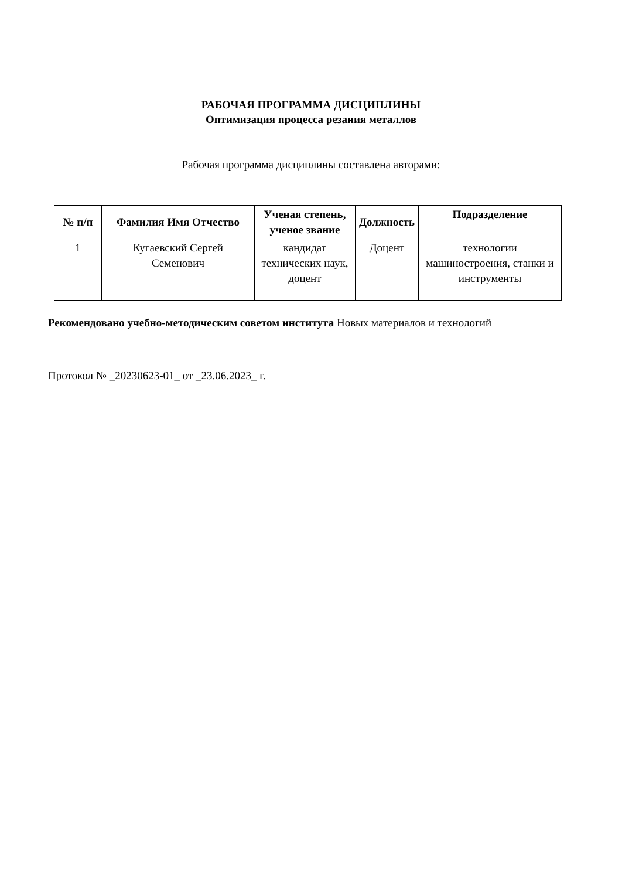РАБОЧАЯ ПРОГРАММА ДИСЦИПЛИНЫ
Оптимизация процесса резания металлов
Рабочая программа дисциплины составлена авторами:
| № п/п | Фамилия Имя Отчество | Ученая степень, ученое звание | Должность | Подразделение |
| --- | --- | --- | --- | --- |
| 1 | Кугаевский Сергей Семенович | кандидат технических наук, доцент | Доцент | технологии машиностроения, станки и инструменты |
Рекомендовано учебно-методическим советом института Новых материалов и технологий
Протокол № _20230623-01_ от _23.06.2023_ г.